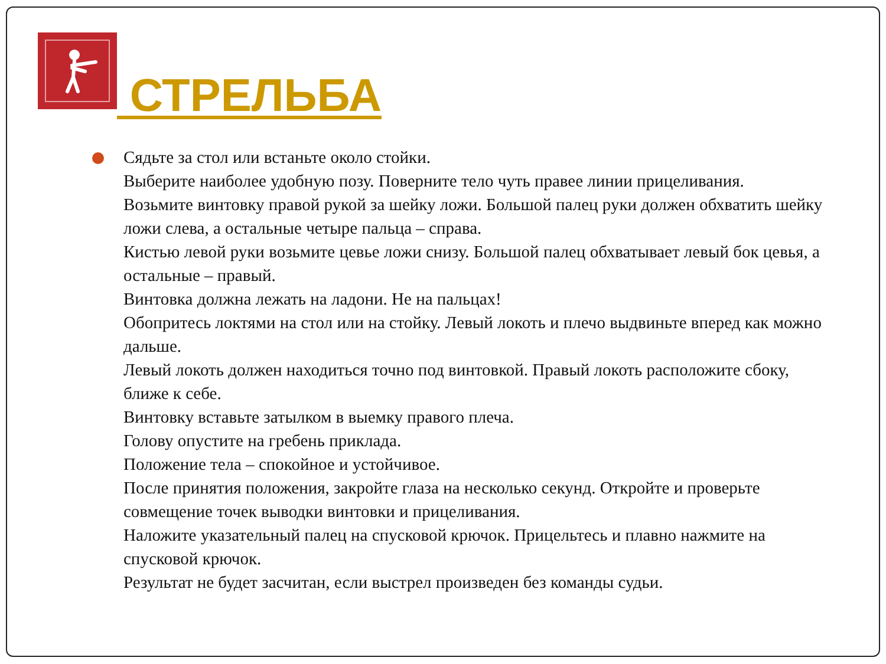СТРЕЛЬБА
Сядьте за стол или встаньте около стойки.
Выберите наиболее удобную позу. Поверните тело чуть правее линии прицеливания.
Возьмите винтовку правой рукой за шейку ложи. Большой палец руки должен обхватить шейку ложи слева, а остальные четыре пальца – справа.
Кистью левой руки возьмите цевье ложи снизу. Большой палец обхватывает левый бок цевья, а остальные – правый.
Винтовка должна лежать на ладони. Не на пальцах!
Обопритесь локтями на стол или на стойку. Левый локоть и плечо выдвиньте вперед как можно дальше.
Левый локоть должен находиться точно под винтовкой. Правый локоть расположите сбоку, ближе к себе.
Винтовку вставьте затылком в выемку правого плеча.
Голову опустите на гребень приклада.
Положение тела – спокойное и устойчивое.
После принятия положения, закройте глаза на несколько секунд. Откройте и проверьте совмещение точек выводки винтовки и прицеливания.
Наложите указательный палец на спусковой крючок. Прицельтесь и плавно нажмите на спусковой крючок.
Результат не будет засчитан, если выстрел произведен без команды судьи.